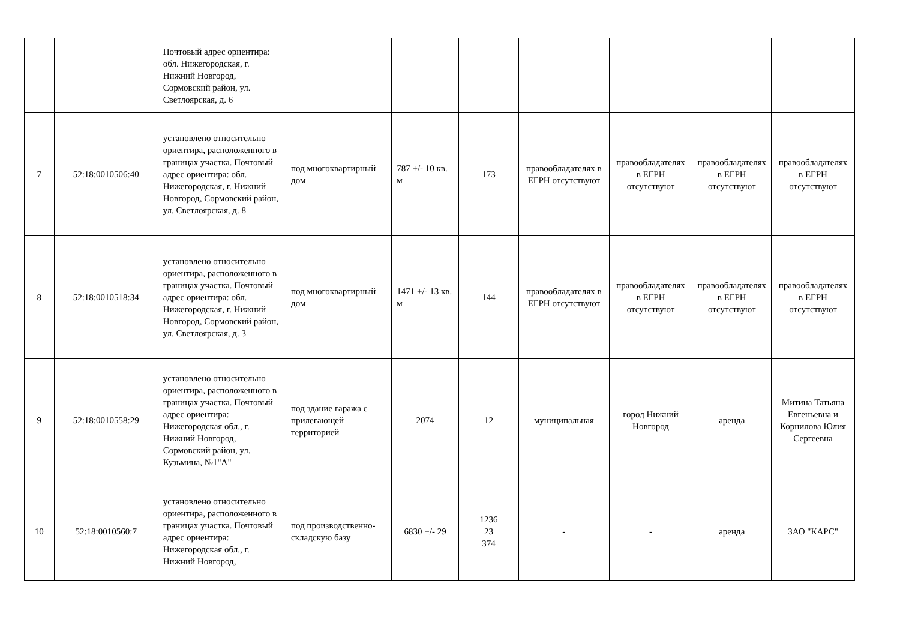| | | Почтовый адрес ориентира: обл. Нижегородская, г. Нижний Новгород, Сормовский район, ул. Светлоярская, д. 6 | | | | | | | |
| 7 | 52:18:0010506:40 | установлено относительно ориентира, расположенного в границах участка. Почтовый адрес ориентира: обл. Нижегородская, г. Нижний Новгород, Сормовский район, ул. Светлоярская, д. 8 | под многоквартирный дом | 787 +/- 10 кв. м | 173 | правообладателях в ЕГРН отсутствуют | правообладателях в ЕГРН отсутствуют | правообладателях в ЕГРН отсутствуют | правообладателях в ЕГРН отсутствуют |
| 8 | 52:18:0010518:34 | установлено относительно ориентира, расположенного в границах участка. Почтовый адрес ориентира: обл. Нижегородская, г. Нижний Новгород, Сормовский район, ул. Светлоярская, д. 3 | под многоквартирный дом | 1471 +/- 13 кв. м | 144 | правообладателях в ЕГРН отсутствуют | правообладателях в ЕГРН отсутствуют | правообладателях в ЕГРН отсутствуют | правообладателях в ЕГРН отсутствуют |
| 9 | 52:18:0010558:29 | установлено относительно ориентира, расположенного в границах участка. Почтовый адрес ориентира: Нижегородская обл., г. Нижний Новгород, Сормовский район, ул. Кузьмина, №1"А" | под здание гаража с прилегающей территорией | 2074 | 12 | муниципальная | город Нижний Новгород | аренда | Митина Татьяна Евгеньевна и Корнилова Юлия Сергеевна |
| 10 | 52:18:0010560:7 | установлено относительно ориентира, расположенного в границах участка. Почтовый адрес ориентира: Нижегородская обл., г. Нижний Новгород, | под производственно-складскую базу | 6830 +/- 29 | 1236 23 374 | - | - | аренда | ЗАО "КАРС" |